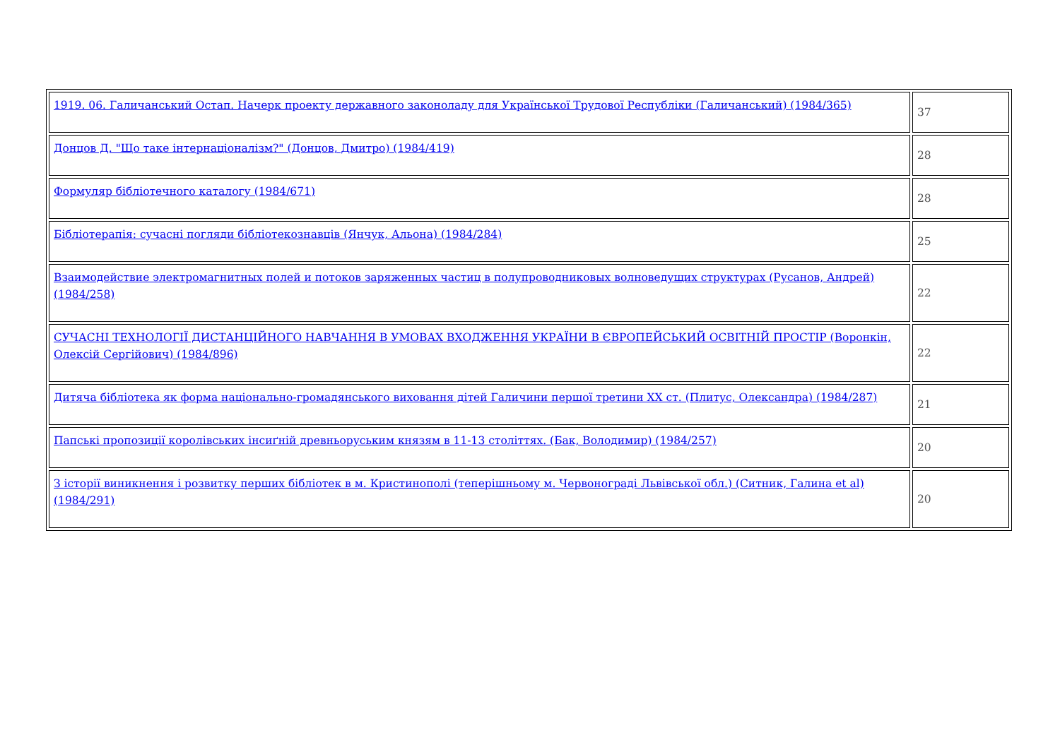| 1919. 06. Галичанський Остап. Начерк проекту державного законоладу для Української Трудової Республіки (Галичанський) (1984/365) | 37 |
| Донцов Д. "Що таке інтернаціоналізм?" (Донцов, Дмитро) (1984/419) | 28 |
| Формуляр бібліотечного каталогу (1984/671) | 28 |
| Бібліотерапія: сучасні погляди бібліотекознавців (Янчук, Альона) (1984/284) | 25 |
| Взаимодействие электромагнитных полей и потоков заряженных частиц в полупроводниковых волноведущих структурах (Русанов, Андрей) (1984/258) | 22 |
| СУЧАСНІ ТЕХНОЛОГІЇ ДИСТАНЦІЙНОГО НАВЧАННЯ В УМОВАХ ВХОДЖЕННЯ УКРАЇНИ В ЄВРОПЕЙСЬКИЙ ОСВІТНІЙ ПРОСТІР (Воронкін, Олексій Сергійович) (1984/896) | 22 |
| Дитяча бібліотека як форма національно-громадянського виховання дітей Галичини першої третини XX ст. (Плитус, Олександра) (1984/287) | 21 |
| Папські пропозиції королівських інсиґній древньоруським князям в 11-13 століттях. (Бак, Володимир) (1984/257) | 20 |
| З історії виникнення і розвитку перших бібліотек в м. Кристинополі (теперішньому м. Червонограді Львівської обл.) (Ситник, Галина et al) (1984/291) | 20 |